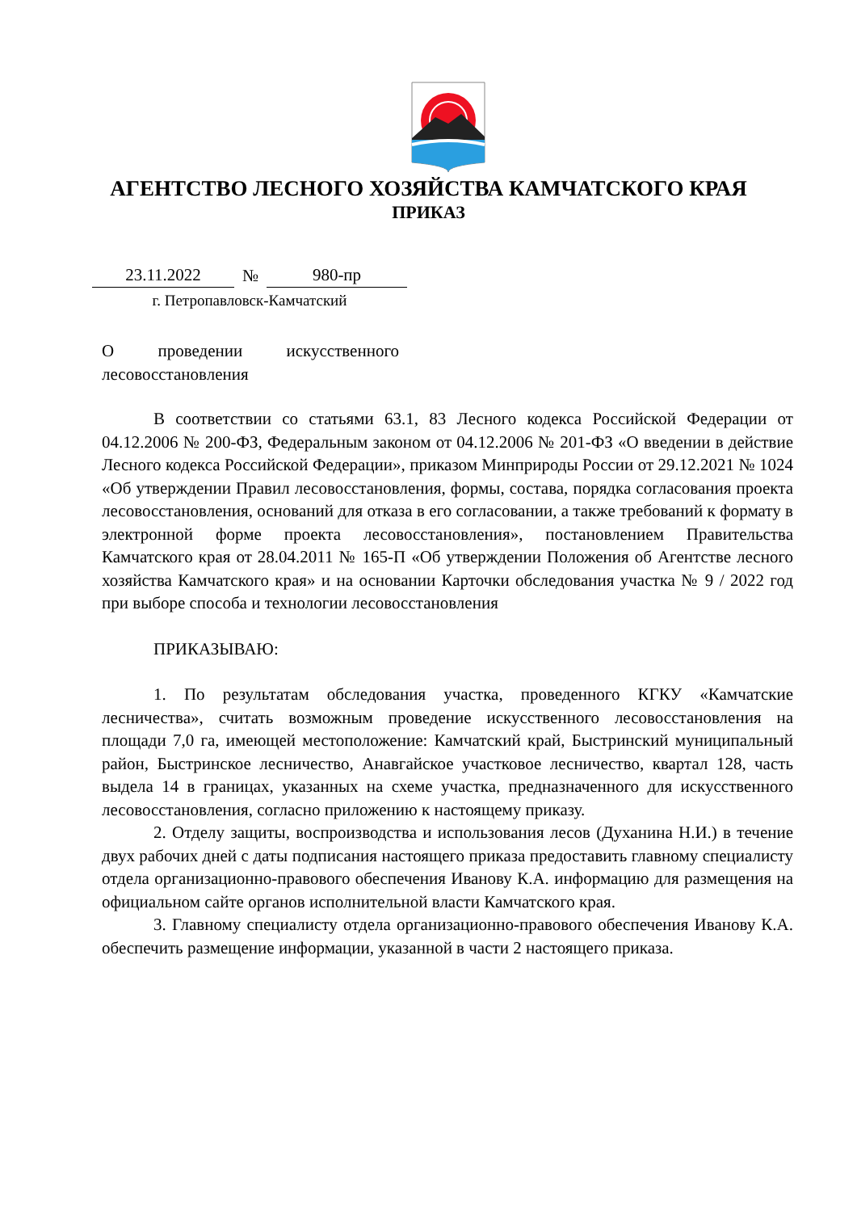АГЕНТСТВО ЛЕСНОГО ХОЗЯЙСТВА КАМЧАТСКОГО КРАЯ
ПРИКАЗ
23.11.2022 № 980-пр
г. Петропавловск-Камчатский
О проведении искусственного
лесовосстановления
В соответствии со статьями 63.1, 83 Лесного кодекса Российской Федерации от 04.12.2006 № 200-ФЗ, Федеральным законом от 04.12.2006 № 201-ФЗ «О введении в действие Лесного кодекса Российской Федерации», приказом Минприроды России от 29.12.2021 № 1024 «Об утверждении Правил лесовосстановления, формы, состава, порядка согласования проекта лесовосстановления, оснований для отказа в его согласовании, а также требований к формату в электронной форме проекта лесовосстановления», постановлением Правительства Камчатского края от 28.04.2011 № 165-П «Об утверждении Положения об Агентстве лесного хозяйства Камчатского края» и на основании Карточки обследования участка № 9 / 2022 год при выборе способа и технологии лесовосстановления
ПРИКАЗЫВАЮ:
1. По результатам обследования участка, проведенного КГКУ «Камчатские лесничества», считать возможным проведение искусственного лесовосстановления на площади 7,0 га, имеющей местоположение: Камчатский край, Быстринский муниципальный район, Быстринское лесничество, Анавгайское участковое лесничество, квартал 128, часть выдела 14 в границах, указанных на схеме участка, предназначенного для искусственного лесовосстановления, согласно приложению к настоящему приказу.
2. Отделу защиты, воспроизводства и использования лесов (Духанина Н.И.) в течение двух рабочих дней с даты подписания настоящего приказа предоставить главному специалисту отдела организационно-правового обеспечения Иванову К.А. информацию для размещения на официальном сайте органов исполнительной власти Камчатского края.
3. Главному специалисту отдела организационно-правового обеспечения Иванову К.А. обеспечить размещение информации, указанной в части 2 настоящего приказа.